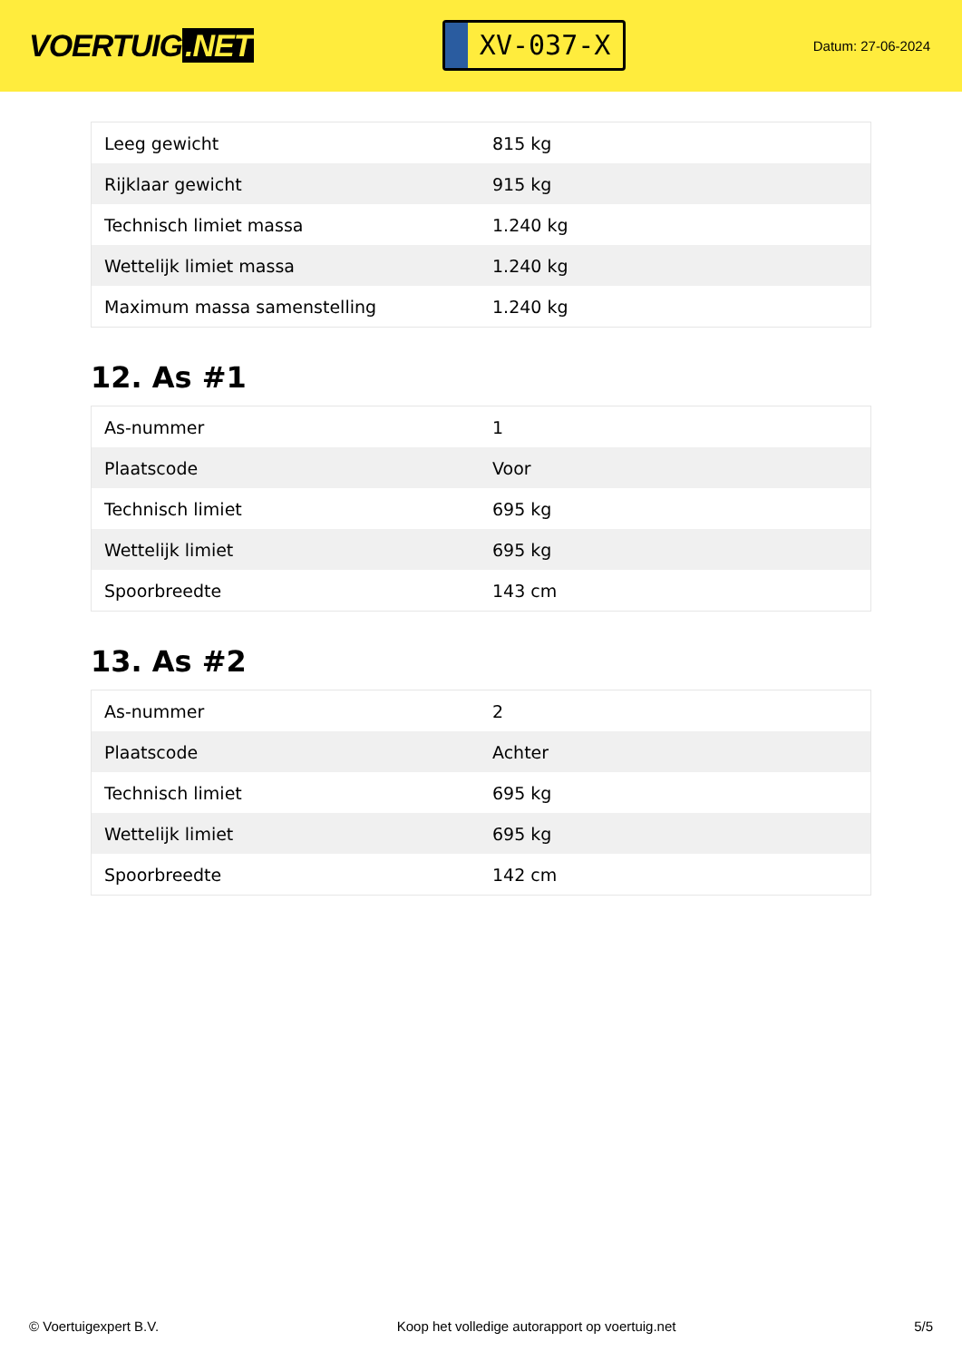VOERTUIG.NET
XV-037-X
Datum: 27-06-2024
| Leeg gewicht | 815 kg |
| Rijklaar gewicht | 915 kg |
| Technisch limiet massa | 1.240 kg |
| Wettelijk limiet massa | 1.240 kg |
| Maximum massa samenstelling | 1.240 kg |
12. As #1
| As-nummer | 1 |
| Plaatscode | Voor |
| Technisch limiet | 695 kg |
| Wettelijk limiet | 695 kg |
| Spoorbreedte | 143 cm |
13. As #2
| As-nummer | 2 |
| Plaatscode | Achter |
| Technisch limiet | 695 kg |
| Wettelijk limiet | 695 kg |
| Spoorbreedte | 142 cm |
© Voertuigexpert B.V. Koop het volledige autorapport op voertuig.net 5/5